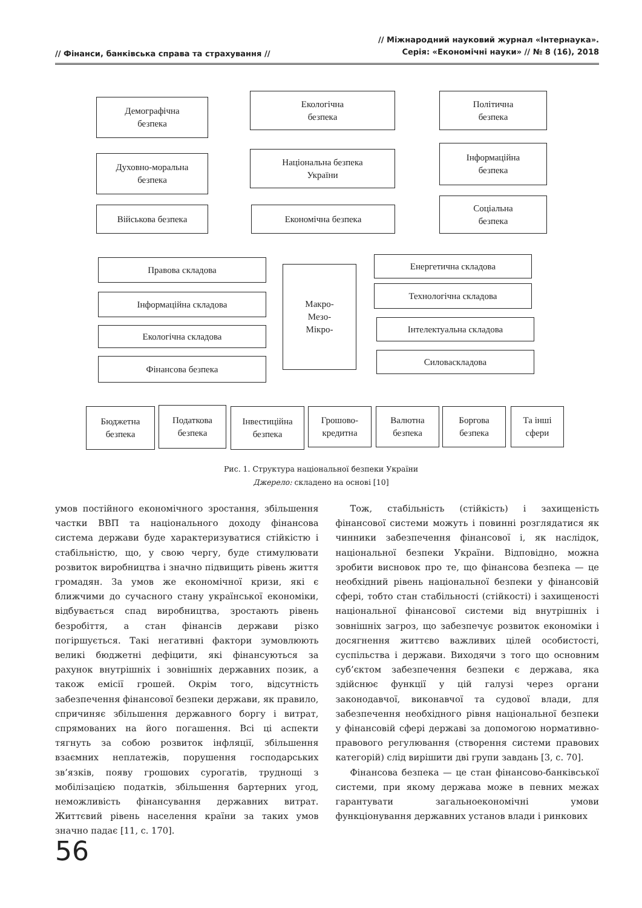// Фінанси, банківська справа та страхування //
// Міжнародний науковий журнал «Інтернаука».
Серія: «Економічні науки» // № 8 (16), 2018
Демографічна
безпека
Екологічна
безпека
Політична
безпека
Духовно-моральна
безпека
Національна безпека
України
Інформаційна
безпека
Військова безпека Економічна безпека
Соціальна
безпека
Правова складова
Інформаційна складова
Екологічна складова
Фінансова безпека
Макро-
Мезо-
Мікро-
Енергетична складова
Технологічна складова
Інтелектуальна складова
Силоваскладова
Бюджетна
безпека
Податкова
безпека
Інвестиційна
безпека
Грошово-
кредитна
Валютна
безпека
Боргова
безпека
Та інші
сфери
Рис. 1. Структура національної безпеки України
Джерело: складено на основі [10]
умов постійного економічного зростання, збільшення частки ВВП та національного доходу фінансова система держави буде характеризуватися стійкістю і стабільністю, що, у свою чергу, буде стимулювати розвиток виробництва і значно підвищить рівень життя громадян. За умов же економічної кризи, які є ближчими до сучасного стану української економіки, відбувається спад виробництва, зростають рівень безробіття, а стан фінансів держави різко погіршується. Такі негативні фактори зумовлюють великі бюджетні дефіцити, які фінансуються за рахунок внутрішніх і зовнішніх державних позик, а також емісії грошей. Окрім того, відсутність забезпечення фінансової безпеки держави, як правило, спричиняє збільшення державного боргу і витрат, спрямованих на його погашення. Всі ці аспекти тягнуть за собою розвиток інфляції, збільшення взаємних неплатежів, порушення господарських зв’язків, появу грошових сурогатів, труднощі з мобілізацією податків, збільшення бартерних угод, неможливість фінансування державних витрат. Життєвий рівень населення країни за таких умов значно падає [11, с. 170].
Тож, стабільність (стійкість) і захищеність фінансової системи можуть і повинні розглядатися як чинники забезпечення фінансової і, як наслідок, національної безпеки України. Відповідно, можна зробити висновок про те, що фінансова безпека — це необхідний рівень національної безпеки у фінансовій сфері, тобто стан стабільності (стійкості) і захищеності національної фінансової системи від внутрішніх і зовнішніх загроз, що забезпечує розвиток економіки і досягнення життєво важливих цілей особистості, суспільства і держави. Виходячи з того що основним суб’єктом забезпечення безпеки є держава, яка здійснює функції у цій галузі через органи законодавчої, виконавчої та судової влади, для забезпечення необхідного рівня національної безпеки у фінансовій сфері державі за допомогою нормативно-правового регулювання (створення системи правових категорій) слід вирішити дві групи завдань [3, с. 70].
Фінансова безпека — це стан фінансово-банківської системи, при якому держава може в певних межах гарантувати загальноекономічні умови функціонування державних установ влади і ринкових
56